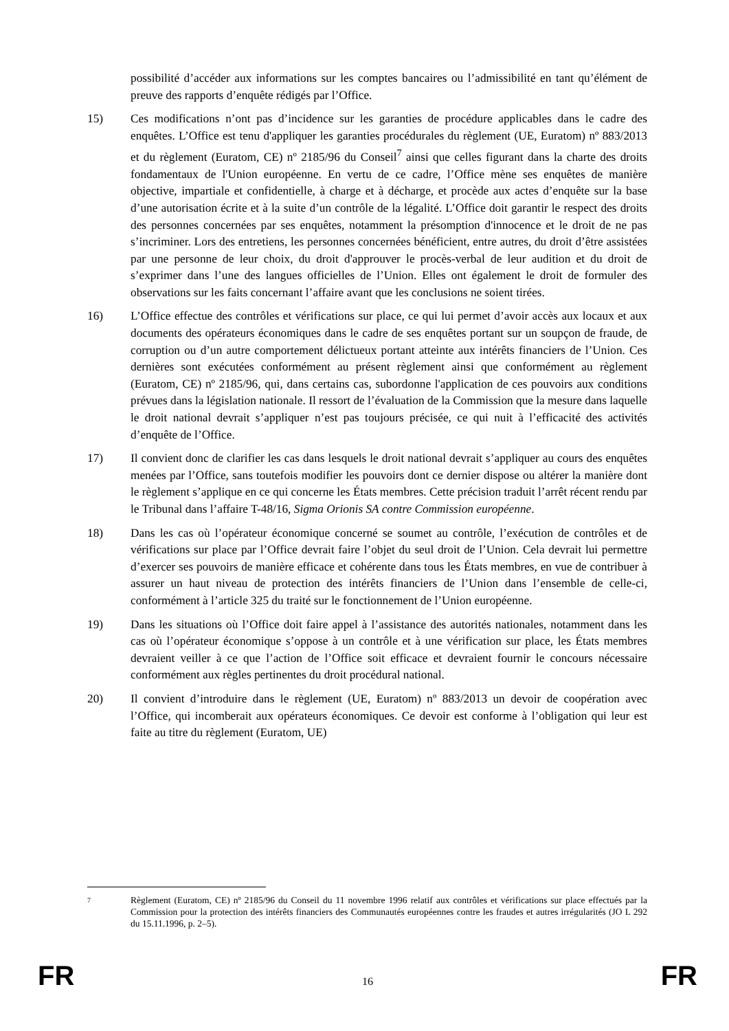possibilité d’accéder aux informations sur les comptes bancaires ou l’admissibilité en tant qu’élément de preuve des rapports d’enquête rédigés par l’Office.
15) Ces modifications n’ont pas d’incidence sur les garanties de procédure applicables dans le cadre des enquêtes. L’Office est tenu d'appliquer les garanties procédurales du règlement (UE, Euratom) nº 883/2013 et du règlement (Euratom, CE) nº 2185/96 du Conseil<sup>7</sup> ainsi que celles figurant dans la charte des droits fondamentaux de l'Union européenne. En vertu de ce cadre, l’Office mène ses enquêtes de manière objective, impartiale et confidentielle, à charge et à décharge, et procède aux actes d’enquête sur la base d’une autorisation écrite et à la suite d’un contrôle de la légalité. L’Office doit garantir le respect des droits des personnes concernées par ses enquêtes, notamment la présomption d'innocence et le droit de ne pas s’incriminer. Lors des entretiens, les personnes concernées bénéficient, entre autres, du droit d’être assistées par une personne de leur choix, du droit d'approuver le procès-verbal de leur audition et du droit de s’exprimer dans l’une des langues officielles de l’Union. Elles ont également le droit de formuler des observations sur les faits concernant l’affaire avant que les conclusions ne soient tirées.
16) L’Office effectue des contrôles et vérifications sur place, ce qui lui permet d’avoir accès aux locaux et aux documents des opérateurs économiques dans le cadre de ses enquêtes portant sur un soupçon de fraude, de corruption ou d’un autre comportement délictueux portant atteinte aux intérêts financiers de l’Union. Ces dernières sont exécutées conformément au présent règlement ainsi que conformément au règlement (Euratom, CE) nº 2185/96, qui, dans certains cas, subordonne l'application de ces pouvoirs aux conditions prévues dans la législation nationale. Il ressort de l’évaluation de la Commission que la mesure dans laquelle le droit national devrait s’appliquer n’est pas toujours précisée, ce qui nuit à l’efficacité des activités d’enquête de l’Office.
17) Il convient donc de clarifier les cas dans lesquels le droit national devrait s’appliquer au cours des enquêtes menées par l’Office, sans toutefois modifier les pouvoirs dont ce dernier dispose ou altérer la manière dont le règlement s’applique en ce qui concerne les États membres. Cette précision traduit l’arrêt récent rendu par le Tribunal dans l’affaire T-48/16, Sigma Orionis SA contre Commission européenne.
18) Dans les cas où l’opérateur économique concerné se soumet au contrôle, l’exécution de contrôles et de vérifications sur place par l’Office devrait faire l’objet du seul droit de l’Union. Cela devrait lui permettre d’exercer ses pouvoirs de manière efficace et cohérente dans tous les États membres, en vue de contribuer à assurer un haut niveau de protection des intérêts financiers de l’Union dans l’ensemble de celle-ci, conformément à l’article 325 du traité sur le fonctionnement de l’Union européenne.
19) Dans les situations où l’Office doit faire appel à l’assistance des autorités nationales, notamment dans les cas où l’opérateur économique s’oppose à un contrôle et à une vérification sur place, les États membres devraient veiller à ce que l’action de l’Office soit efficace et devraient fournir le concours nécessaire conformément aux règles pertinentes du droit procédural national.
20) Il convient d’introduire dans le règlement (UE, Euratom) nº 883/2013 un devoir de coopération avec l’Office, qui incomberait aux opérateurs économiques. Ce devoir est conforme à l’obligation qui leur est faite au titre du règlement (Euratom, UE)
7
Règlement (Euratom, CE) nº 2185/96 du Conseil du 11 novembre 1996 relatif aux contrôles et vérifications sur place effectués par la Commission pour la protection des intérêts financiers des Communautés européennes contre les fraudes et autres irrégularités (JO L 292 du 15.11.1996, p. 2–5).
FR 16 FR